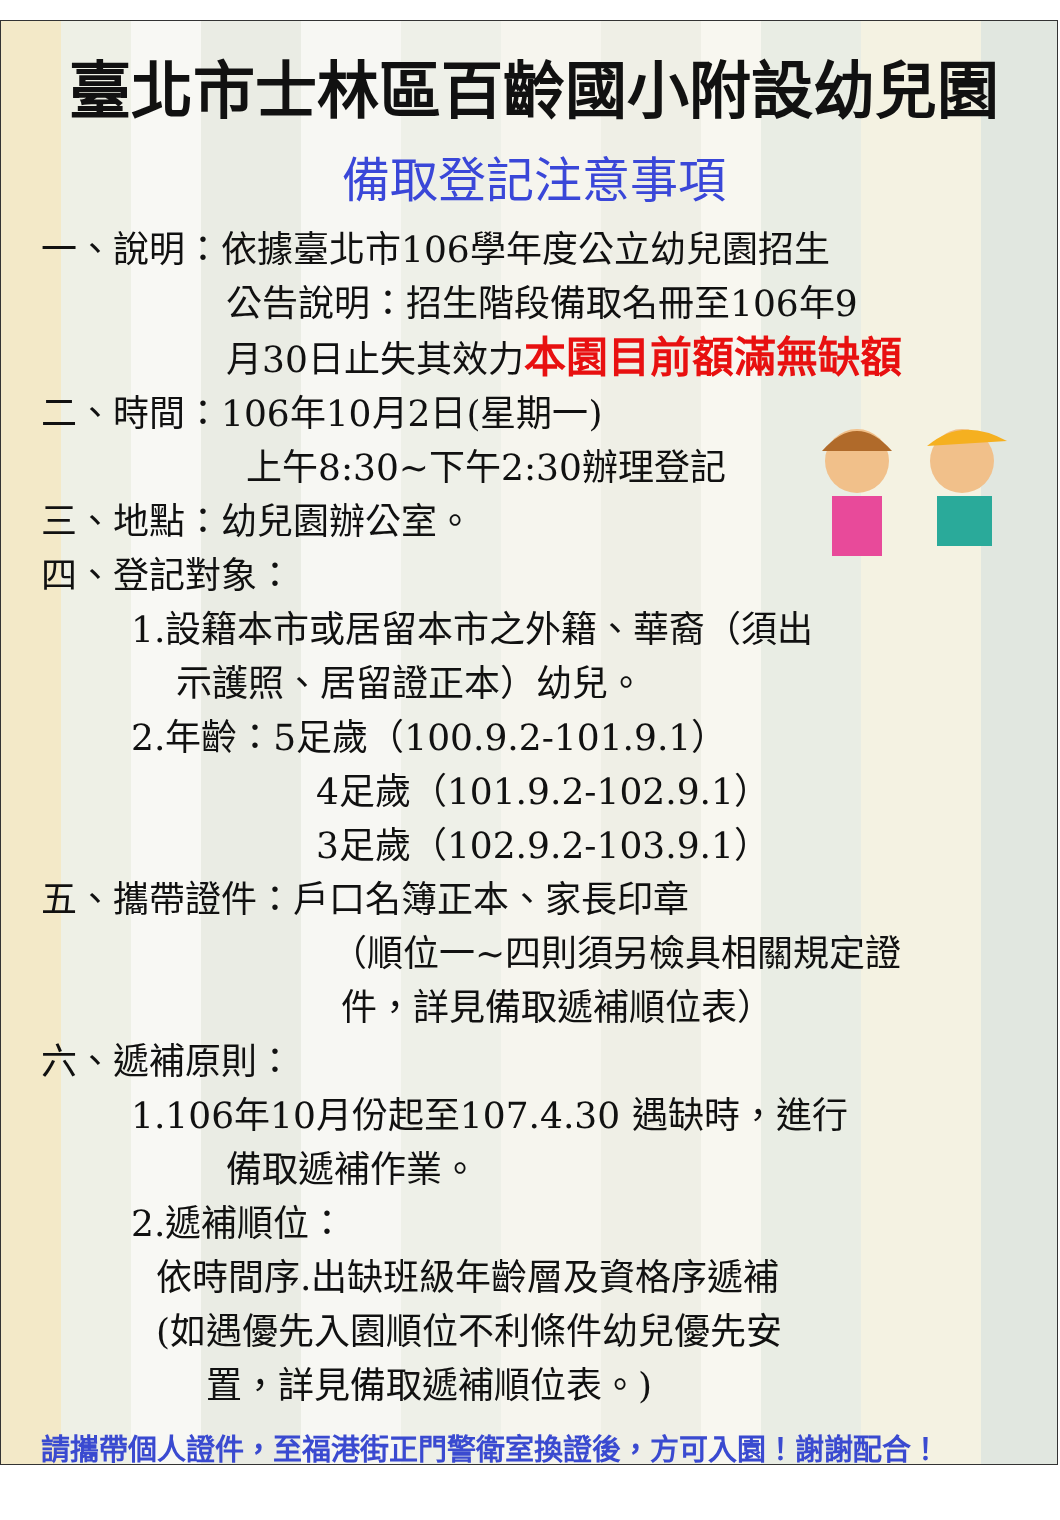臺北市士林區百齡國小附設幼兒園
備取登記注意事項
一、說明：依據臺北市106學年度公立幼兒園招生
公告說明：招生階段備取名冊至106年9
月30日止失其效力本園目前額滿無缺額
二、時間：106年10月2日(星期一)
上午8:30~下午2:30辦理登記
三、地點：幼兒園辦公室。
四、登記對象：
1.設籍本市或居留本市之外籍、華裔（須出
示護照、居留證正本）幼兒。
2.年齡：5足歲（100.9.2-101.9.1）
4足歲（101.9.2-102.9.1）
3足歲（102.9.2-103.9.1）
五、攜帶證件：戶口名簿正本、家長印章
（順位一~四則須另檢具相關規定證
件，詳見備取遞補順位表）
六、遞補原則：
1.106年10月份起至107.4.30 遇缺時，進行
備取遞補作業。
2.遞補順位：
依時間序.出缺班級年齡層及資格序遞補
(如遇優先入園順位不利條件幼兒優先安
置，詳見備取遞補順位表。)
請攜帶個人證件，至福港街正門警衛室換證後，方可入園！謝謝配合！